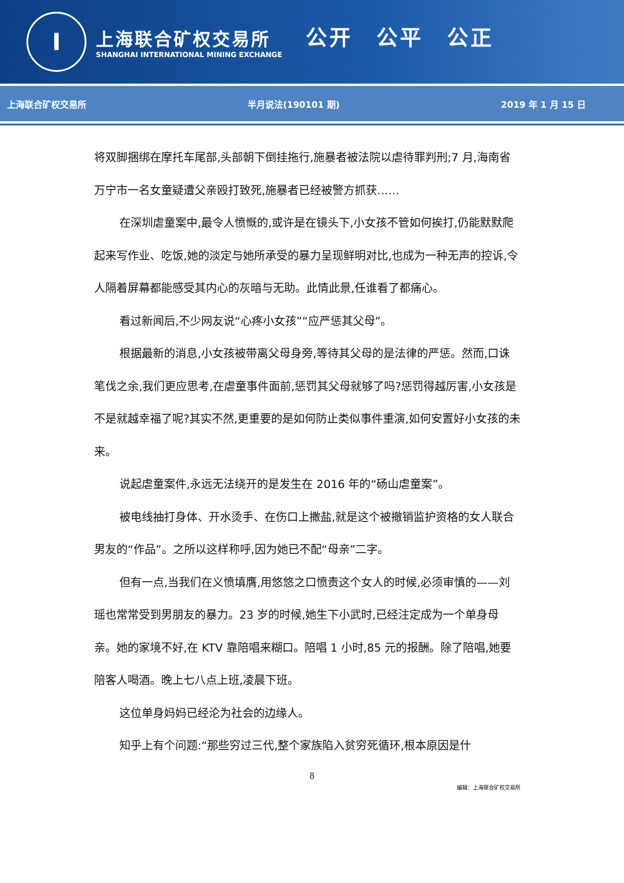I
上海联合矿权交易所
SHANGHAI INTERNATIONAL MINING EXCHANGE
公开　公平　公正
上海联合矿权交易所 半月说法(190101 期) 2019 年 1 月 15 日
将双脚捆绑在摩托车尾部,头部朝下倒挂拖行,施暴者被法院以虐待罪判刑;7 月,海南省万宁市一名女童疑遭父亲殴打致死,施暴者已经被警方抓获……
在深圳虐童案中,最令人愤慨的,或许是在镜头下,小女孩不管如何挨打,仍能默默爬起来写作业、吃饭,她的淡定与她所承受的暴力呈现鲜明对比,也成为一种无声的控诉,令人隔着屏幕都能感受其内心的灰暗与无助。此情此景,任谁看了都痛心。
看过新闻后,不少网友说“心疼小女孩”“应严惩其父母”。
根据最新的消息,小女孩被带离父母身旁,等待其父母的是法律的严惩。然而,口诛笔伐之余,我们更应思考,在虐童事件面前,惩罚其父母就够了吗?惩罚得越厉害,小女孩是不是就越幸福了呢?其实不然,更重要的是如何防止类似事件重演,如何安置好小女孩的未来。
说起虐童案件,永远无法绕开的是发生在 2016 年的“砀山虐童案”。
被电线抽打身体、开水烫手、在伤口上撒盐,就是这个被撤销监护资格的女人联合男友的“作品”。之所以这样称呼,因为她已不配“母亲”二字。
但有一点,当我们在义愤填膺,用悠悠之口愤责这个女人的时候,必须审慎的——刘瑶也常常受到男朋友的暴力。23 岁的时候,她生下小武时,已经注定成为一个单身母亲。她的家境不好,在 KTV 靠陪唱来糊口。陪唱 1 小时,85 元的报酬。除了陪唱,她要陪客人喝酒。晚上七八点上班,凌晨下班。
这位单身妈妈已经沦为社会的边缘人。
知乎上有个问题:“那些穷过三代,整个家族陷入贫穷死循环,根本原因是什
8
编辑：上海联合矿权交易所